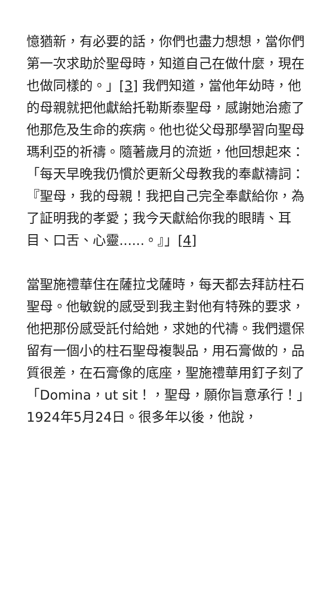憶猶新，有必要的話，你們也盡力想想，當你們第一次求助於聖母時，知道自己在做什麼，現在也做同樣的。」[3] 我們知道，當他年幼時，他的母親就把他獻給托勒斯泰聖母，感謝她治癒了他那危及生命的疾病。他也從父母那學習向聖母瑪利亞的祈禱。隨著歲月的流逝，他回想起來：「每天早晚我仍慣於更新父母教我的奉獻禱詞：『聖母，我的母親！我把自己完全奉獻給你，為了証明我的孝愛；我今天獻給你我的眼睛、耳目、口舌、心靈......。』」[4]
當聖施禮華住在薩拉戈薩時，每天都去拜訪柱石聖母。他敏銳的感受到我主對他有特殊的要求，他把那份感受託付給她，求她的代禱。我們還保留有一個小的柱石聖母複製品，用石膏做的，品質很差，在石膏像的底座，聖施禮華用釘子刻了「Domina，ut sit！，聖母，願你旨意承行！」1924年5月24日。很多年以後，他說，